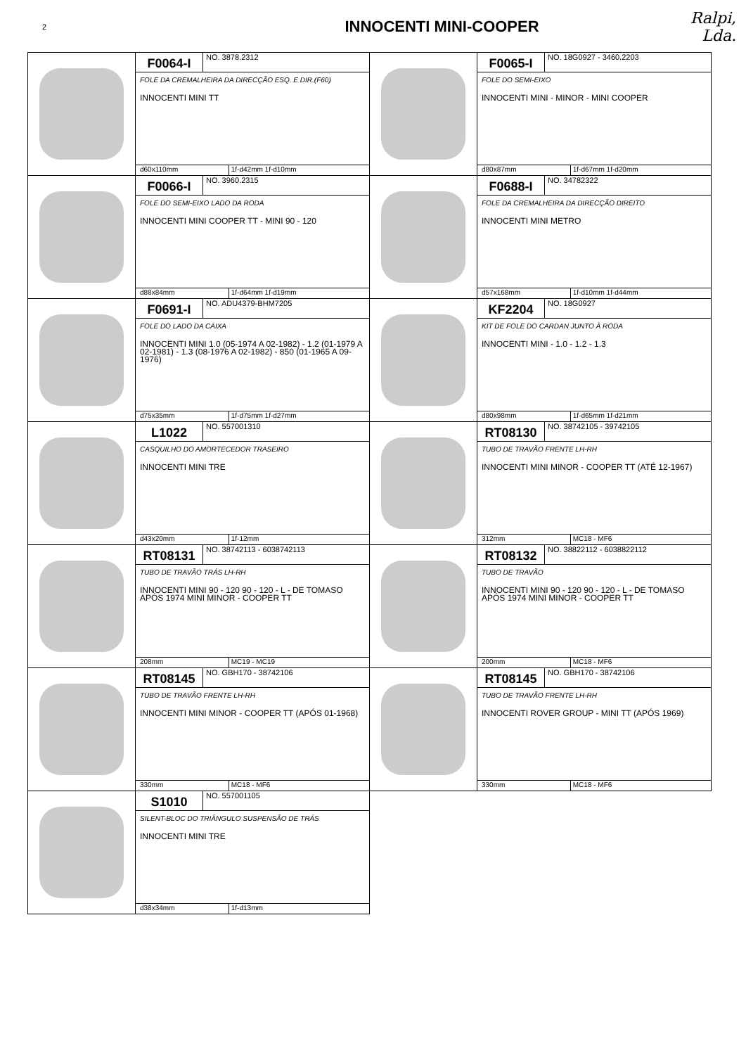2
INNOCENTI MINI-COOPER
Ralpi, Lda.
F0064-I
NO. 3878.2312
FOLE DA CREMALHEIRA DA DIRECÇÃO ESQ. E DIR.(F60)
INNOCENTI MINI TT
d60x110mm 1f-d42mm 1f-d10mm
F0065-I
NO. 18G0927 - 3460.2203
FOLE DO SEMI-EIXO
INNOCENTI MINI - MINOR - MINI COOPER
d80x87mm 1f-d67mm 1f-d20mm
F0066-I
NO. 3960.2315
FOLE DO SEMI-EIXO LADO DA RODA
INNOCENTI MINI COOPER TT - MINI 90 - 120
d88x84mm 1f-d64mm 1f-d19mm
F0688-I
NO. 34782322
FOLE DA CREMALHEIRA DA DIRECÇÃO DIREITO
INNOCENTI MINI METRO
d57x168mm 1f-d10mm 1f-d44mm
F0691-I
NO. ADU4379-BHM7205
FOLE DO LADO DA CAIXA
INNOCENTI MINI 1.0 (05-1974 A 02-1982) - 1.2 (01-1979 A 02-1981) - 1.3 (08-1976 A 02-1982) - 850 (01-1965 A 09-1976)
d75x35mm 1f-d75mm 1f-d27mm
KF2204
NO. 18G0927
KIT DE FOLE DO CARDAN JUNTO À RODA
INNOCENTI MINI - 1.0 - 1.2 - 1.3
d80x98mm 1f-d65mm 1f-d21mm
L1022
NO. 557001310
CASQUILHO DO AMORTECEDOR TRASEIRO
INNOCENTI MINI TRE
d43x20mm 1f-12mm
RT08130
NO. 38742105 - 39742105
TUBO DE TRAVÃO FRENTE LH-RH
INNOCENTI MINI MINOR - COOPER TT (ATÉ 12-1967)
312mm MC18 - MF6
RT08131
NO. 38742113 - 6038742113
TUBO DE TRAVÃO TRÁS LH-RH
INNOCENTI MINI 90 - 120 90 - 120 - L - DE TOMASO APÓS 1974 MINI MINOR - COOPER TT
208mm MC19 - MC19
RT08132
NO. 38822112 - 6038822112
TUBO DE TRAVÃO
INNOCENTI MINI 90 - 120 90 - 120 - L - DE TOMASO APÓS 1974 MINI MINOR - COOPER TT
200mm MC18 - MF6
RT08145
NO. GBH170 - 38742106
TUBO DE TRAVÃO FRENTE LH-RH
INNOCENTI MINI MINOR - COOPER TT (APÓS 01-1968)
330mm MC18 - MF6
RT08145
NO. GBH170 - 38742106
TUBO DE TRAVÃO FRENTE LH-RH
INNOCENTI ROVER GROUP - MINI TT (APÓS 1969)
330mm MC18 - MF6
S1010
NO. 557001105
SILENT-BLOC DO TRIÂNGULO SUSPENSÃO DE TRÁS
INNOCENTI MINI TRE
d38x34mm 1f-d13mm